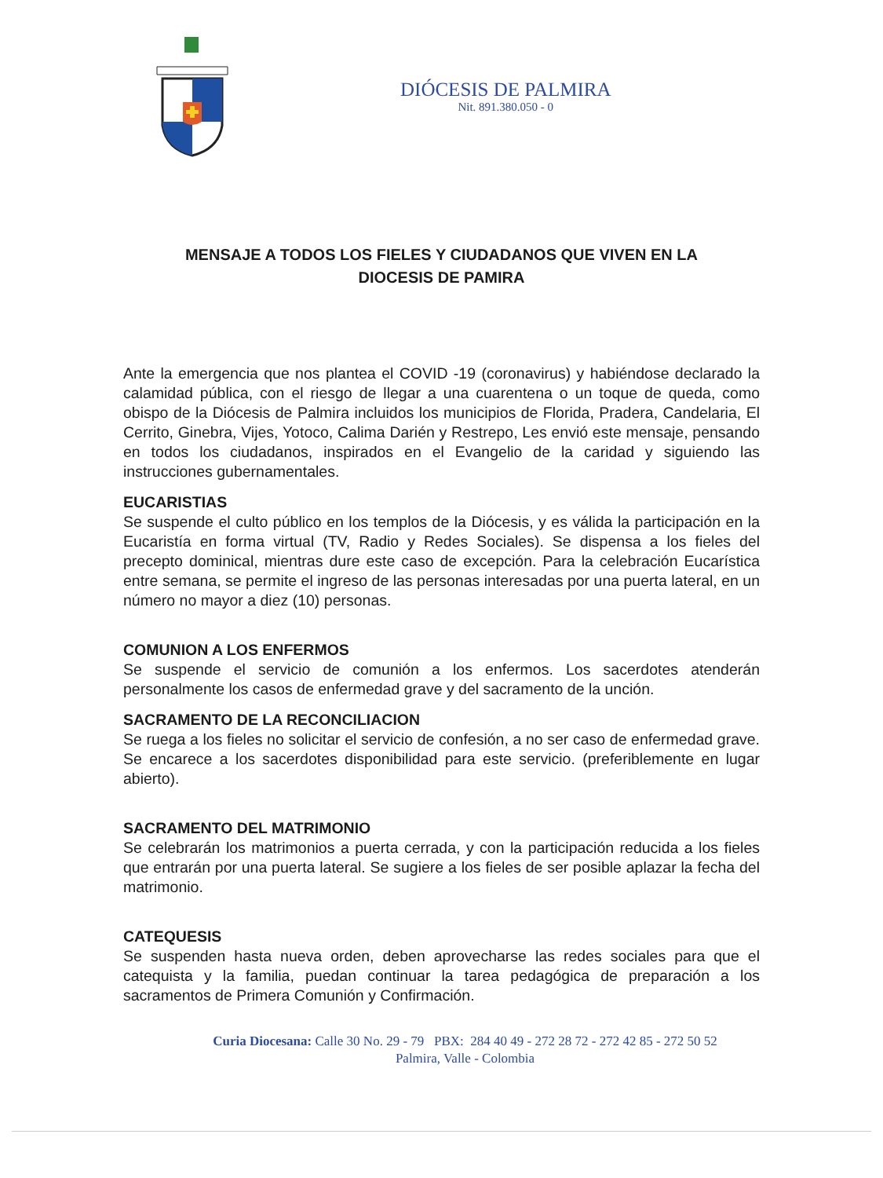DIÓCESIS DE PALMIRA
Nit. 891.380.050 - 0
MENSAJE A TODOS LOS FIELES Y CIUDADANOS QUE VIVEN EN LA DIOCESIS DE PAMIRA
Ante la emergencia que nos plantea el COVID -19 (coronavirus) y habiéndose declarado la calamidad pública, con el riesgo de llegar a una cuarentena o un toque de queda, como obispo de la Diócesis de Palmira incluidos los municipios de Florida, Pradera, Candelaria, El Cerrito, Ginebra, Vijes, Yotoco, Calima Darién y Restrepo, Les envió este mensaje, pensando en todos los ciudadanos, inspirados en el Evangelio de la caridad y siguiendo las instrucciones gubernamentales.
EUCARISTIAS
Se suspende el culto público en los templos de la Diócesis, y es válida la participación en la Eucaristía en forma virtual (TV, Radio y Redes Sociales). Se dispensa a los fieles del precepto dominical, mientras dure este caso de excepción. Para la celebración Eucarística entre semana, se permite el ingreso de las personas interesadas por una puerta lateral, en un número no mayor a diez (10) personas.
COMUNION A LOS ENFERMOS
Se suspende el servicio de comunión a los enfermos. Los sacerdotes atenderán personalmente los casos de enfermedad grave y del sacramento de la unción.
SACRAMENTO DE LA RECONCILIACION
Se ruega a los fieles no solicitar el servicio de confesión, a no ser caso de enfermedad grave. Se encarece a los sacerdotes disponibilidad para este servicio. (preferiblemente en lugar abierto).
SACRAMENTO DEL MATRIMONIO
Se celebrarán los matrimonios a puerta cerrada, y con la participación reducida a los fieles que entrarán por una puerta lateral. Se sugiere a los fieles de ser posible aplazar la fecha del matrimonio.
CATEQUESIS
Se suspenden hasta nueva orden, deben aprovecharse las redes sociales para que el catequista y la familia, puedan continuar la tarea pedagógica de preparación a los sacramentos de Primera Comunión y Confirmación.
Curia Diocesana: Calle 30 No. 29 - 79 PBX: 284 40 49 - 272 28 72 - 272 42 85 - 272 50 52
Palmira, Valle - Colombia